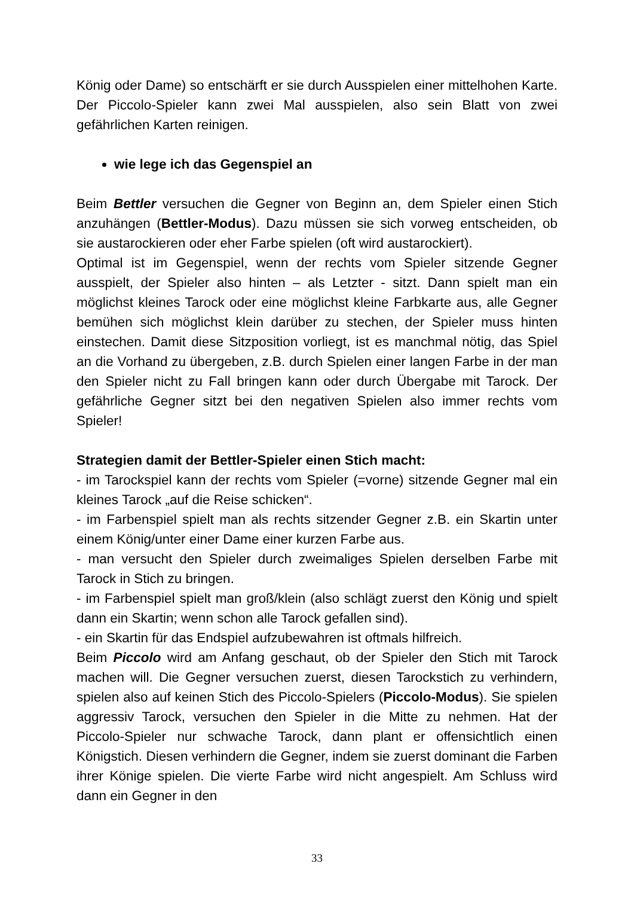König oder Dame) so entschärft er sie durch Ausspielen einer mittelhohen Karte. Der Piccolo-Spieler kann zwei Mal ausspielen, also sein Blatt von zwei gefährlichen Karten reinigen.
wie lege ich das Gegenspiel an
Beim Bettler versuchen die Gegner von Beginn an, dem Spieler einen Stich anzuhängen (Bettler-Modus). Dazu müssen sie sich vorweg entscheiden, ob sie austarockieren oder eher Farbe spielen (oft wird austarockiert).
Optimal ist im Gegenspiel, wenn der rechts vom Spieler sitzende Gegner ausspielt, der Spieler also hinten – als Letzter - sitzt. Dann spielt man ein möglichst kleines Tarock oder eine möglichst kleine Farbkarte aus, alle Gegner bemühen sich möglichst klein darüber zu stechen, der Spieler muss hinten einstechen. Damit diese Sitzposition vorliegt, ist es manchmal nötig, das Spiel an die Vorhand zu übergeben, z.B. durch Spielen einer langen Farbe in der man den Spieler nicht zu Fall bringen kann oder durch Übergabe mit Tarock. Der gefährliche Gegner sitzt bei den negativen Spielen also immer rechts vom Spieler!
Strategien damit der Bettler-Spieler einen Stich macht:
- im Tarockspiel kann der rechts vom Spieler (=vorne) sitzende Gegner mal ein kleines Tarock „auf die Reise schicken“.
- im Farbenspiel spielt man als rechts sitzender Gegner z.B. ein Skartin unter einem König/unter einer Dame einer kurzen Farbe aus.
- man versucht den Spieler durch zweimaliges Spielen derselben Farbe mit Tarock in Stich zu bringen.
- im Farbenspiel spielt man groß/klein (also schlägt zuerst den König und spielt dann ein Skartin; wenn schon alle Tarock gefallen sind).
- ein Skartin für das Endspiel aufzubewahren ist oftmals hilfreich.
Beim Piccolo wird am Anfang geschaut, ob der Spieler den Stich mit Tarock machen will. Die Gegner versuchen zuerst, diesen Tarockstich zu verhindern, spielen also auf keinen Stich des Piccolo-Spielers (Piccolo-Modus). Sie spielen aggressiv Tarock, versuchen den Spieler in die Mitte zu nehmen. Hat der Piccolo-Spieler nur schwache Tarock, dann plant er offensichtlich einen Königstich. Diesen verhindern die Gegner, indem sie zuerst dominant die Farben ihrer Könige spielen. Die vierte Farbe wird nicht angespielt. Am Schluss wird dann ein Gegner in den
33